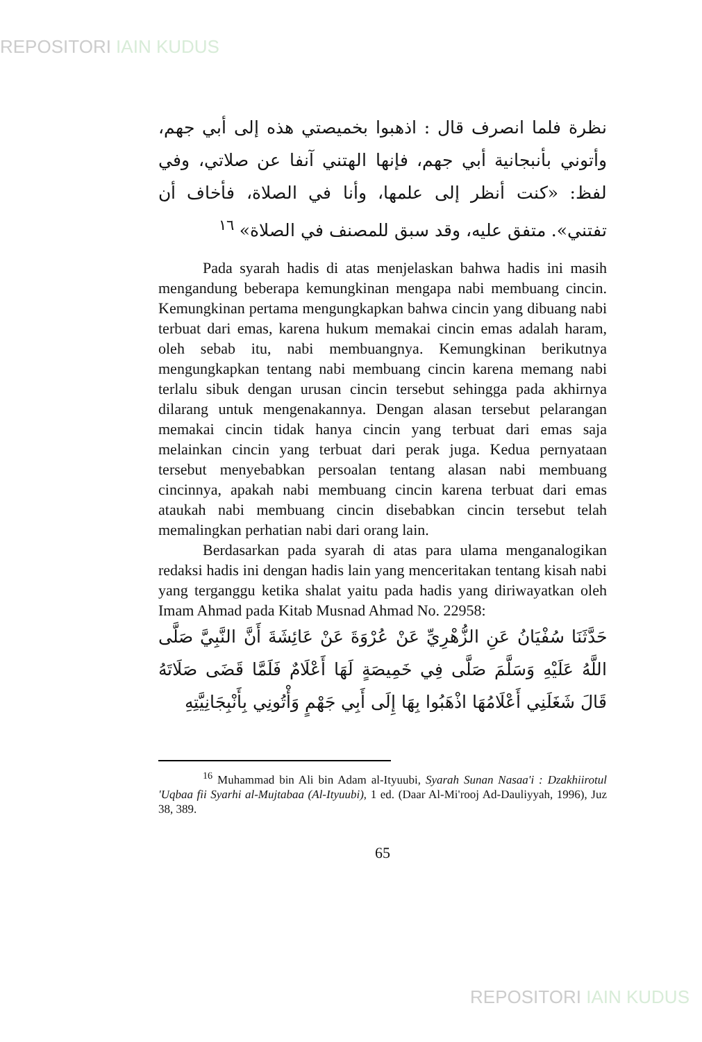REPOSITORI IAIN KUDUS
نظرة فلما انصرف قال : اذهبوا بخميصتي هذه إلى أبي جهم، وأتوني بأنبجانية أبي جهم، فإنها الهتني آنفا عن صلاتي، وفي لفظ: «كنت أنظر إلى علمها، وأنا في الصلاة، فأخاف أن تفتني». متفق عليه، وقد سبق للمصنف في الصلاة» <sup>١٦</sup>
Pada syarah hadis di atas menjelaskan bahwa hadis ini masih mengandung beberapa kemungkinan mengapa nabi membuang cincin. Kemungkinan pertama mengungkapkan bahwa cincin yang dibuang nabi terbuat dari emas, karena hukum memakai cincin emas adalah haram, oleh sebab itu, nabi membuangnya. Kemungkinan berikutnya mengungkapkan tentang nabi membuang cincin karena memang nabi terlalu sibuk dengan urusan cincin tersebut sehingga pada akhirnya dilarang untuk mengenakannya. Dengan alasan tersebut pelarangan memakai cincin tidak hanya cincin yang terbuat dari emas saja melainkan cincin yang terbuat dari perak juga. Kedua pernyataan tersebut menyebabkan persoalan tentang alasan nabi membuang cincinnya, apakah nabi membuang cincin karena terbuat dari emas ataukah nabi membuang cincin disebabkan cincin tersebut telah memalingkan perhatian nabi dari orang lain.
Berdasarkan pada syarah di atas para ulama menganalogikan redaksi hadis ini dengan hadis lain yang menceritakan tentang kisah nabi yang terganggu ketika shalat yaitu pada hadis yang diriwayatkan oleh Imam Ahmad pada Kitab Musnad Ahmad No. 22958:
حَدَّثَنَا سُفْيَانُ عَنِ الزُّهْرِيِّ عَنْ عُرْوَةَ عَنْ عَائِشَةَ أَنَّ النَّبِيَّ صَلَّى اللَّهُ عَلَيْهِ وَسَلَّمَ صَلَّى فِي خَمِيصَةٍ لَهَا أَعْلَامٌ فَلَمَّا قَضَى صَلَاتَهُ قَالَ شَغَلَنِي أَعْلَامُهَا اذْهَبُوا بِهَا إِلَى أَبِي جَهْمٍ وَأْتُونِي بِأَنْبِجَانِيَّتِهِ
<sup>16</sup> Muhammad bin Ali bin Adam al-Ityuubi, Syarah Sunan Nasaa'i : Dzakhiirotul 'Uqbaa fii Syarhi al-Mujtabaa (Al-Ityuubi), 1 ed. (Daar Al-Mi'rooj Ad-Dauliyyah, 1996), Juz 38, 389.
65
REPOSITORI IAIN KUDUS